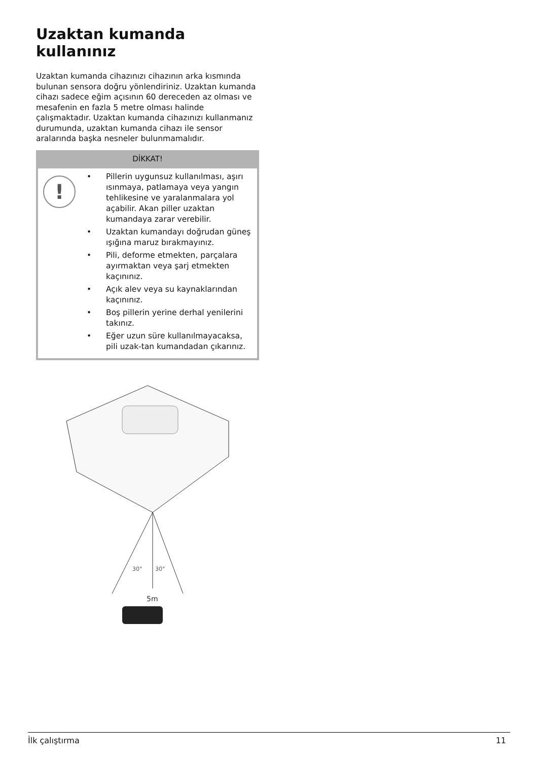Uzaktan kumanda kullanınız
Uzaktan kumanda cihazınızı cihazının arka kısmında bulunan sensora doğru yönlendiriniz. Uzaktan kumanda cihazı sadece eğim açısının 60 dereceden az olması ve mesafenin en fazla 5 metre olması halinde çalışmaktadır. Uzaktan kumanda cihazınızı kullanmanız durumunda, uzaktan kumanda cihazı ile sensor aralarında başka nesneler bulunmamalıdır.
DİKKAT!
!
• Pillerin uygunsuz kullanılması, aşırı ısınmaya, patlamaya veya yangın tehlikesine ve yaralanmalara yol açabilir. Akan piller uzaktan kumandaya zarar verebilir.
• Uzaktan kumandayı doğrudan güneş ışığına maruz bırakmayınız.
• Pili, deforme etmekten, parçalara ayırmaktan veya şarj etmekten kaçınınız.
• Açık alev veya su kaynaklarından kaçınınız.
• Boş pillerin yerine derhal yenilerini takınız.
• Eğer uzun süre kullanılmayacaksa, pili uzak-tan kumandadan çıkarınız.
30°
30°
5m
İlk çalıştırma 11